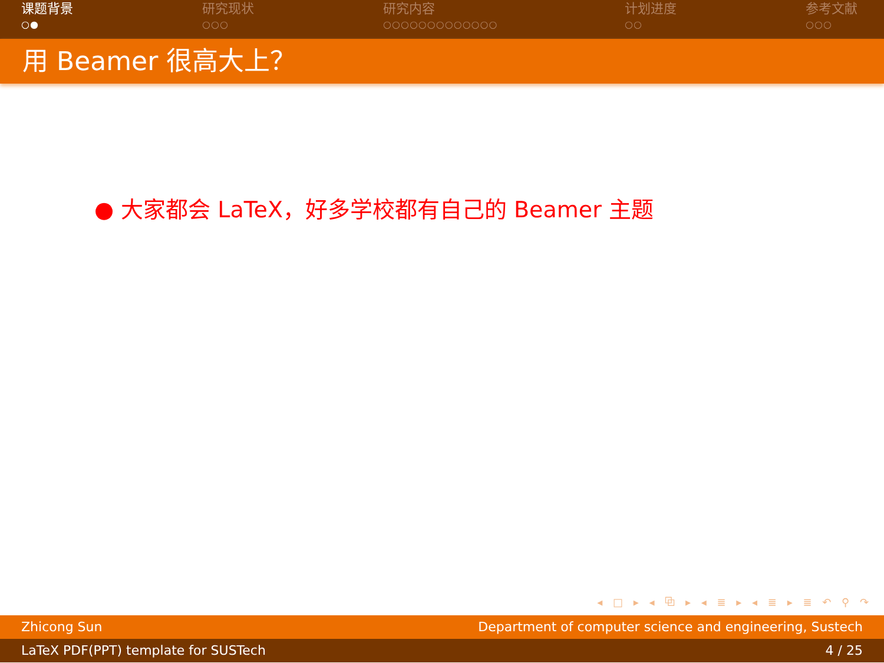课题背景
○●
研究现状
○○○
研究内容
○○○○○○○○○○○○○
计划进度
○○
参考文献
○○○
用 Beamer 很高大上？
● 大家都会 LaTeX，好多学校都有自己的 Beamer 主题
◂ □ ▸ ◂ ⧉ ▸ ◂ ≣ ▸ ◂ ≣ ▸ ≣ ↶ ⚲ ↷
Zhicong Sun Department of computer science and engineering, Sustech
LaTeX PDF(PPT) template for SUSTech 4 / 25